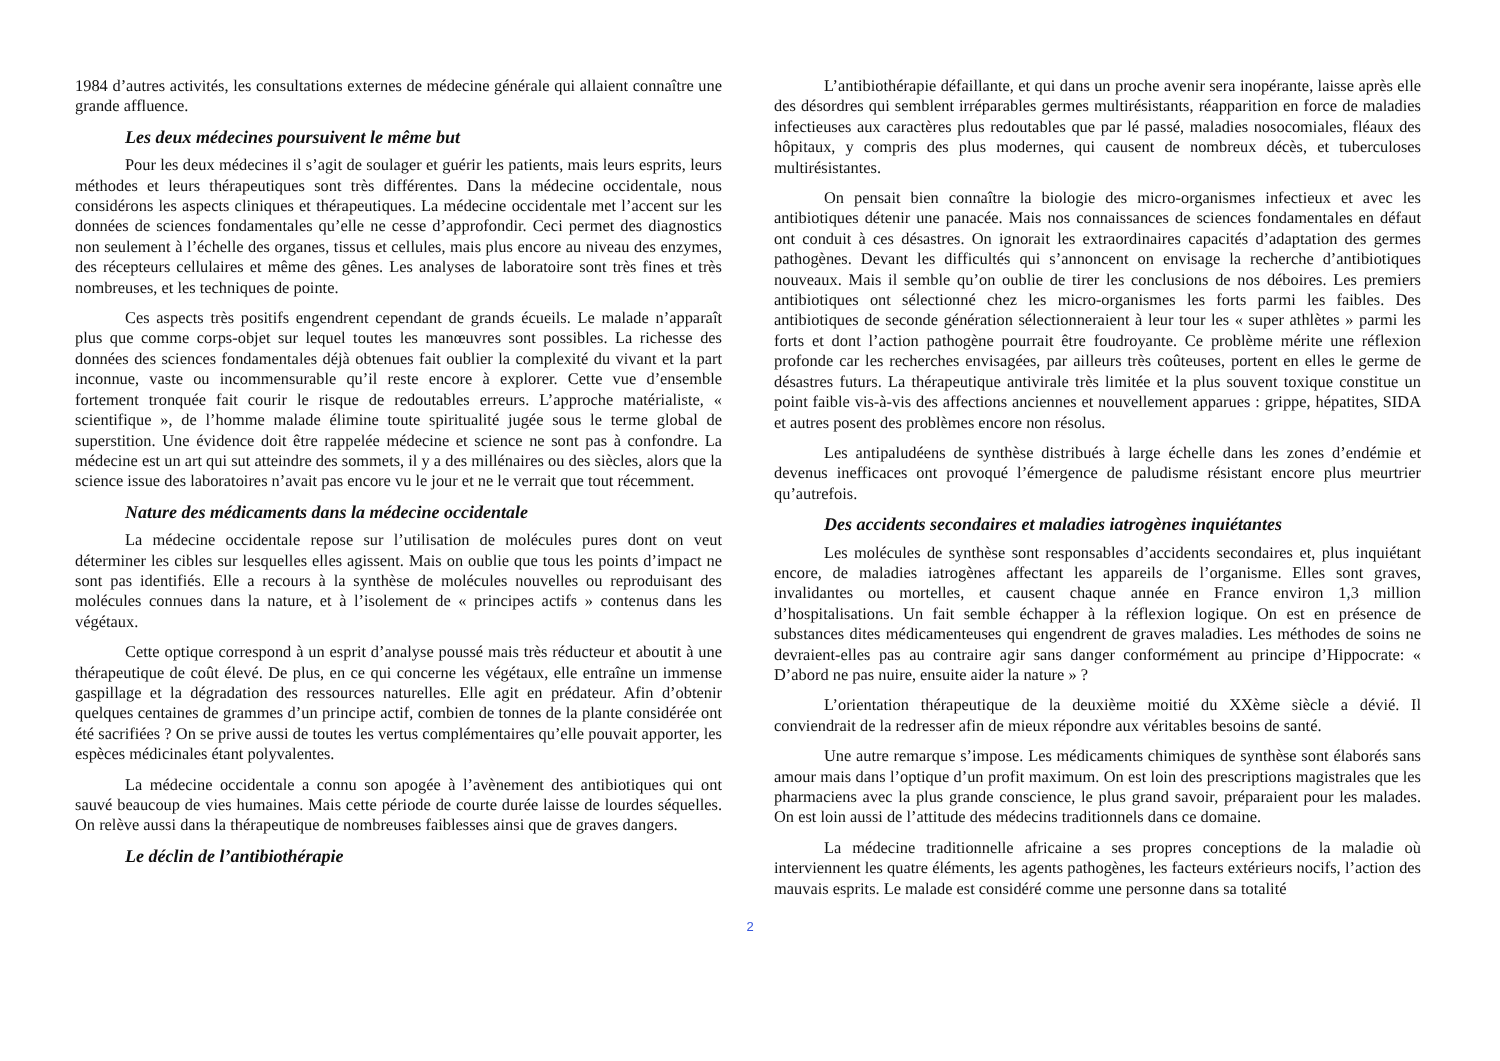1984 d’autres activités, les consultations externes de médecine générale qui allaient connaître une grande affluence.
Les deux médecines poursuivent le même but
Pour les deux médecines il s’agit de soulager et guérir les patients, mais leurs esprits, leurs méthodes et leurs thérapeutiques sont très différentes. Dans la médecine occidentale, nous considérons les aspects cliniques et thérapeutiques. La médecine occidentale met l’accent sur les données de sciences fondamentales qu’elle ne cesse d’approfondir. Ceci permet des diagnostics non seulement à l’échelle des organes, tissus et cellules, mais plus encore au niveau des enzymes, des récepteurs cellulaires et même des gênes. Les analyses de laboratoire sont très fines et très nombreuses, et les techniques de pointe.
Ces aspects très positifs engendrent cependant de grands écueils. Le malade n’apparaît plus que comme corps-objet sur lequel toutes les manœuvres sont possibles. La richesse des données des sciences fondamentales déjà obtenues fait oublier la complexité du vivant et la part inconnue, vaste ou incommensurable qu’il reste encore à explorer. Cette vue d’ensemble fortement tronquée fait courir le risque de redoutables erreurs. L’approche matérialiste, « scientifique », de l’homme malade élimine toute spiritualité jugée sous le terme global de superstition. Une évidence doit être rappelée médecine et science ne sont pas à confondre. La médecine est un art qui sut atteindre des sommets, il y a des millénaires ou des siècles, alors que la science issue des laboratoires n’avait pas encore vu le jour et ne le verrait que tout récemment.
Nature des médicaments dans la médecine occidentale
La médecine occidentale repose sur l’utilisation de molécules pures dont on veut déterminer les cibles sur lesquelles elles agissent. Mais on oublie que tous les points d’impact ne sont pas identifiés. Elle a recours à la synthèse de molécules nouvelles ou reproduisant des molécules connues dans la nature, et à l’isolement de « principes actifs » contenus dans les végétaux.
Cette optique correspond à un esprit d’analyse poussé mais très réducteur et aboutit à une thérapeutique de coût élevé. De plus, en ce qui concerne les végétaux, elle entraîne un immense gaspillage et la dégradation des ressources naturelles. Elle agit en prédateur. Afin d’obtenir quelques centaines de grammes d’un principe actif, combien de tonnes de la plante considérée ont été sacrifiées ? On se prive aussi de toutes les vertus complémentaires qu’elle pouvait apporter, les espèces médicinales étant polyvalentes.
La médecine occidentale a connu son apogée à l’avènement des antibiotiques qui ont sauvé beaucoup de vies humaines. Mais cette période de courte durée laisse de lourdes séquelles. On relève aussi dans la thérapeutique de nombreuses faiblesses ainsi que de graves dangers.
Le déclin de l’antibiothérapie
L’antibiothérapie défaillante, et qui dans un proche avenir sera inopérante, laisse après elle des désordres qui semblent irréparables germes multirésistants, réapparition en force de maladies infectieuses aux caractères plus redoutables que par lé passé, maladies nosocomiales, fléaux des hôpitaux, y compris des plus modernes, qui causent de nombreux décès, et tuberculoses multirésistantes.
On pensait bien connaître la biologie des micro-organismes infectieux et avec les antibiotiques détenir une panacée. Mais nos connaissances de sciences fondamentales en défaut ont conduit à ces désastres. On ignorait les extraordinaires capacités d’adaptation des germes pathogènes. Devant les difficultés qui s’annoncent on envisage la recherche d’antibiotiques nouveaux. Mais il semble qu’on oublie de tirer les conclusions de nos déboires. Les premiers antibiotiques ont sélectionné chez les micro-organismes les forts parmi les faibles. Des antibiotiques de seconde génération sélectionneraient à leur tour les « super athlètes » parmi les forts et dont l’action pathogène pourrait être foudroyante. Ce problème mérite une réflexion profonde car les recherches envisagées, par ailleurs très coûteuses, portent en elles le germe de désastres futurs. La thérapeutique antivirale très limitée et la plus souvent toxique constitue un point faible vis-à-vis des affections anciennes et nouvellement apparues : grippe, hépatites, SIDA et autres posent des problèmes encore non résolus.
Les antipaludéens de synthèse distribués à large échelle dans les zones d’endémie et devenus inefficaces ont provoqué l’émergence de paludisme résistant encore plus meurtrier qu’autrefois.
Des accidents secondaires et maladies iatrogènes inquiétantes
Les molécules de synthèse sont responsables d’accidents secondaires et, plus inquiétant encore, de maladies iatrogènes affectant les appareils de l’organisme. Elles sont graves, invalidantes ou mortelles, et causent chaque année en France environ 1,3 million d’hospitalisations. Un fait semble échapper à la réflexion logique. On est en présence de substances dites médicamenteuses qui engendrent de graves maladies. Les méthodes de soins ne devraient-elles pas au contraire agir sans danger conformément au principe d’Hippocrate: « D’abord ne pas nuire, ensuite aider la nature » ?
L’orientation thérapeutique de la deuxième moitié du XXème siècle a dévié. Il conviendrait de la redresser afin de mieux répondre aux véritables besoins de santé.
Une autre remarque s’impose. Les médicaments chimiques de synthèse sont élaborés sans amour mais dans l’optique d’un profit maximum. On est loin des prescriptions magistrales que les pharmaciens avec la plus grande conscience, le plus grand savoir, préparaient pour les malades. On est loin aussi de l’attitude des médecins traditionnels dans ce domaine.
La médecine traditionnelle africaine a ses propres conceptions de la maladie où interviennent les quatre éléments, les agents pathogènes, les facteurs extérieurs nocifs, l’action des mauvais esprits. Le malade est considéré comme une personne dans sa totalité
2